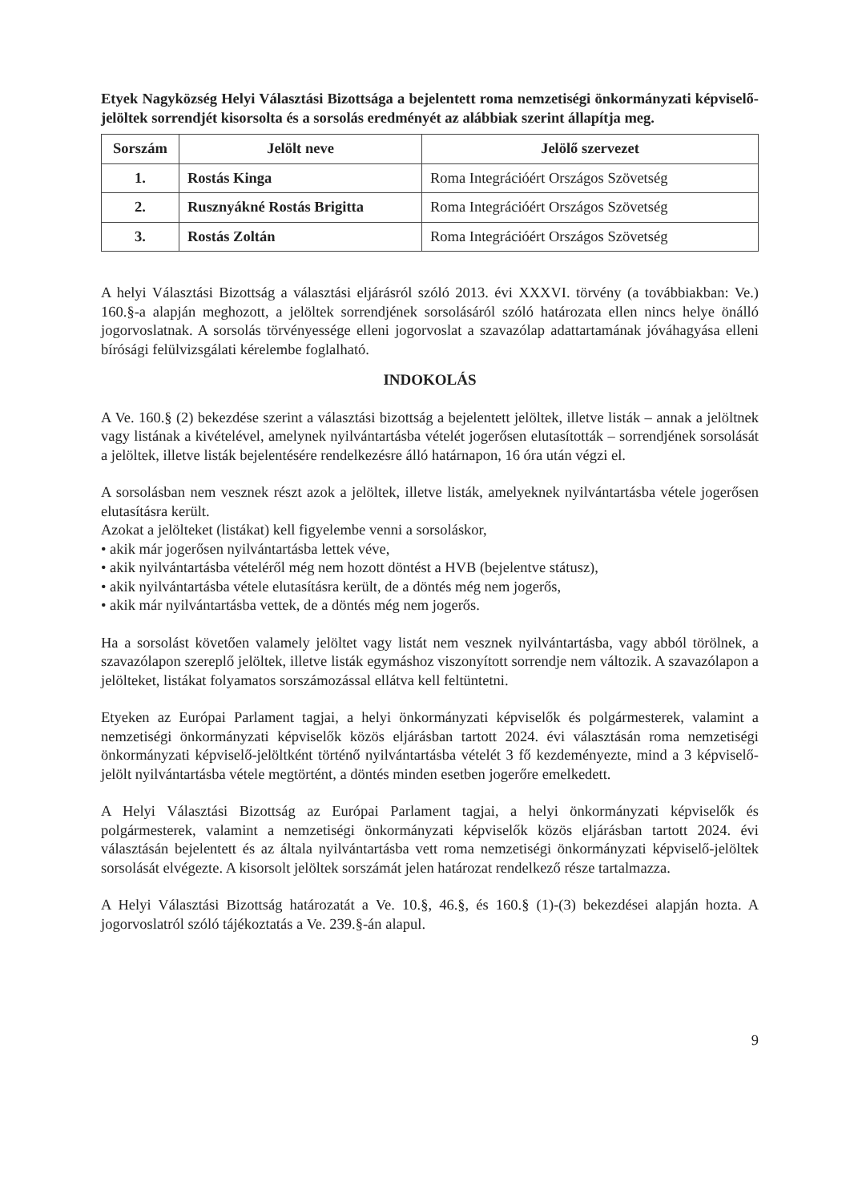Etyek Nagyközség Helyi Választási Bizottsága a bejelentett roma nemzetiségi önkormányzati képviselő-jelöltek sorrendjét kisorsolta és a sorsolás eredményét az alábbiak szerint állapítja meg.
| Sorszám | Jelölt neve | Jelölő szervezet |
| --- | --- | --- |
| 1. | Rostás Kinga | Roma Integrációért Országos Szövetség |
| 2. | Rusznyákné Rostás Brigitta | Roma Integrációért Országos Szövetség |
| 3. | Rostás Zoltán | Roma Integrációért Országos Szövetség |
A helyi Választási Bizottság a választási eljárásról szóló 2013. évi XXXVI. törvény (a továbbiakban: Ve.) 160.§-a alapján meghozott, a jelöltek sorrendjének sorsolásáról szóló határozata ellen nincs helye önálló jogorvoslatnak. A sorsolás törvényessége elleni jogorvoslat a szavazólap adattartamának jóváhagyása elleni bírósági felülvizsgálati kérelembe foglalható.
INDOKOLÁS
A Ve. 160.§ (2) bekezdése szerint a választási bizottság a bejelentett jelöltek, illetve listák – annak a jelöltnek vagy listának a kivételével, amelynek nyilvántartásba vételét jogerősen elutasították – sorrendjének sorsolását a jelöltek, illetve listák bejelentésére rendelkezésre álló határnapon, 16 óra után végzi el.
A sorsolásban nem vesznek részt azok a jelöltek, illetve listák, amelyeknek nyilvántartásba vétele jogerősen elutasításra került.
Azokat a jelölteket (listákat) kell figyelembe venni a sorsoláskor,
• akik már jogerősen nyilvántartásba lettek véve,
• akik nyilvántartásba vételéről még nem hozott döntést a HVB (bejelentve státusz),
• akik nyilvántartásba vétele elutasításra került, de a döntés még nem jogerős,
• akik már nyilvántartásba vettek, de a döntés még nem jogerős.
Ha a sorsolást követően valamely jelöltet vagy listát nem vesznek nyilvántartásba, vagy abból törölnek, a szavazólapon szereplő jelöltek, illetve listák egymáshoz viszonyított sorrendje nem változik. A szavazólapon a jelölteket, listákat folyamatos sorszámozással ellátva kell feltüntetni.
Etyeken az Európai Parlament tagjai, a helyi önkormányzati képviselők és polgármesterek, valamint a nemzetiségi önkormányzati képviselők közös eljárásban tartott 2024. évi választásán roma nemzetiségi önkormányzati képviselő-jelöltként történő nyilvántartásba vételét 3 fő kezdeményezte, mind a 3 képviselő-jelölt nyilvántartásba vétele megtörtént, a döntés minden esetben jogerőre emelkedett.
A Helyi Választási Bizottság az Európai Parlament tagjai, a helyi önkormányzati képviselők és polgármesterek, valamint a nemzetiségi önkormányzati képviselők közös eljárásban tartott 2024. évi választásán bejelentett és az általa nyilvántartásba vett roma nemzetiségi önkormányzati képviselő-jelöltek sorsolását elvégezte. A kisorsolt jelöltek sorszámát jelen határozat rendelkező része tartalmazza.
A Helyi Választási Bizottság határozatát a Ve. 10.§, 46.§, és 160.§ (1)-(3) bekezdései alapján hozta. A jogorvoslatról szóló tájékoztatás a Ve. 239.§-án alapul.
9